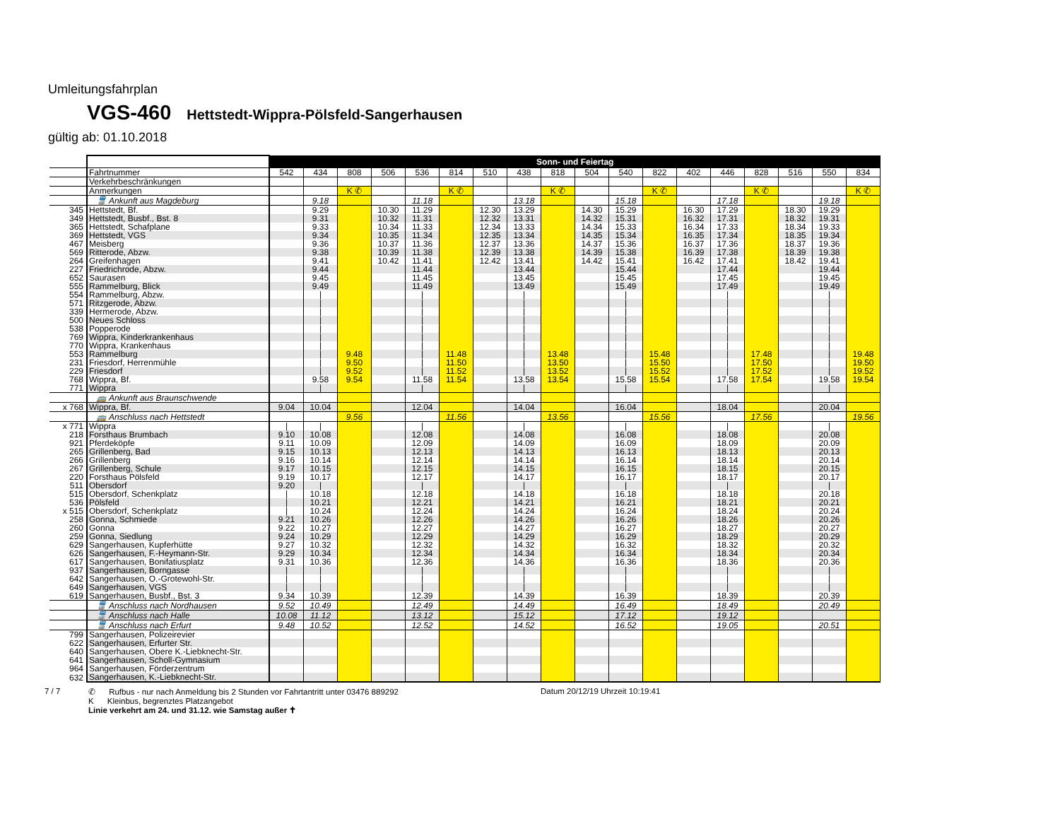Umleitungsfahrplan
VGS-460 Hettstedt-Wippra-Pölsfeld-Sangerhausen
gültig ab: 01.10.2018
| | | Sonn- und Feiertag | | | | | | | | | | | | | | | | | |
| --- | --- | --- | --- | --- | --- | --- | --- | --- | --- | --- | --- | --- | --- | --- | --- | --- | --- | --- | --- |
| | Fahrtnummer | 542 | 434 | 808 | 506 | 536 | 814 | 510 | 438 | 818 | 504 | 540 | 822 | 402 | 446 | 828 | 516 | 550 | 834 |
| | Verkehrbeschränkungen | | | | | | | | | | | | | | | | | | |
| | Anmerkungen | | | K ✆ | | | K ✆ | | | K ✆ | | | K ✆ | | | K ✆ | | | K ✆ |
| | 🚆 Ankunft aus Magdeburg | | 9.18 | | | 11.18 | | | 13.18 | | | 15.18 | | | 17.18 | | | 19.18 | |
| 345 | Hettstedt, Bf. | | 9.29 | | 10.30 | 11.29 | | 12.30 | 13.29 | | 14.30 | 15.29 | | 16.30 | 17.29 | | 18.30 | 19.29 | |
| 349 | Hettstedt, Busbf., Bst. 8 | | 9.31 | | 10.32 | 11.31 | | 12.32 | 13.31 | | 14.32 | 15.31 | | 16.32 | 17.31 | | 18.32 | 19.31 | |
| 365 | Hettstedt, Schafplane | | 9.33 | | 10.34 | 11.33 | | 12.34 | 13.33 | | 14.34 | 15.33 | | 16.34 | 17.33 | | 18.34 | 19.33 | |
| 369 | Hettstedt, VGS | | 9.34 | | 10.35 | 11.34 | | 12.35 | 13.34 | | 14.35 | 15.34 | | 16.35 | 17.34 | | 18.35 | 19.34 | |
| 467 | Meisberg | | 9.36 | | 10.37 | 11.36 | | 12.37 | 13.36 | | 14.37 | 15.36 | | 16.37 | 17.36 | | 18.37 | 19.36 | |
| 569 | Ritterode, Abzw. | | 9.38 | | 10.39 | 11.38 | | 12.39 | 13.38 | | 14.39 | 15.38 | | 16.39 | 17.38 | | 18.39 | 19.38 | |
| 264 | Greifenhagen | | 9.41 | | 10.42 | 11.41 | | 12.42 | 13.41 | | 14.42 | 15.41 | | 16.42 | 17.41 | | 18.42 | 19.41 | |
| 227 | Friedrichrode, Abzw. | | 9.44 | | | 11.44 | | | 13.44 | | | 15.44 | | | 17.44 | | | 19.44 | |
| 652 | Saurasen | | 9.45 | | | 11.45 | | | 13.45 | | | 15.45 | | | 17.45 | | | 19.45 | |
| 555 | Rammelburg, Blick | | 9.49 | | | 11.49 | | | 13.49 | | | 15.49 | | | 17.49 | | | 19.49 | |
| 554 | Rammelburg, Abzw. | | / | | | / | | | / | | | / | | | / | | | / | |
| 571 | Ritzgerode, Abzw. | | / | | | / | | | / | | | / | | | / | | | / | |
| 339 | Hermerode, Abzw. | | / | | | / | | | / | | | / | | | / | | | / | |
| 500 | Neues Schloss | | / | | | / | | | / | | | / | | | / | | | / | |
| 538 | Popperode | | / | | | / | | | / | | | / | | | / | | | / | |
| 769 | Wippra, Kinderkrankenhaus | | / | | | / | | | / | | | / | | | / | | | / | |
| 770 | Wippra, Krankenhaus | | / | | | / | | | / | | | / | | | / | | | / | |
| 553 | Rammelburg | | / | 9.48 | | / | 11.48 | | / | 13.48 | | / | 15.48 | | / | 17.48 | | / | 19.48 |
| 231 | Friesdorf, Herrenmühle | | / | 9.50 | | / | 11.50 | | / | 13.50 | | / | 15.50 | | / | 17.50 | | / | 19.50 |
| 229 | Friesdorf | | / | 9.52 | | / | 11.52 | | / | 13.52 | | / | 15.52 | | / | 17.52 | | / | 19.52 |
| 768 | Wippra, Bf. | | 9.58 | 9.54 | | 11.58 | 11.54 | | 13.58 | 13.54 | | 15.58 | 15.54 | | 17.58 | 17.54 | | 19.58 | 19.54 |
| 771 | Wippra | | / | | | / | | | / | | | / | | | / | | | / | |
| | 🚌 Ankunft aus Braunschwende | | | | | | | | | | | | | | | | | | |
| x 768 | Wippra, Bf. | 9.04 | 10.04 | | | 12.04 | | | 14.04 | | | 16.04 | | | 18.04 | | | 20.04 | |
| | 🚌 Anschluss nach Hettstedt | | | 9.56 | | | 11.56 | | | 13.56 | | | 15.56 | | | 17.56 | | | 19.56 |
| x 771 | Wippra | / | / | | | / | | | / | | | / | | | / | | | / | |
| 218 | Forsthaus Brumbach | 9.10 | 10.08 | | | 12.08 | | | 14.08 | | | 16.08 | | | 18.08 | | | 20.08 | |
| 921 | Pferdeköpfe | 9.11 | 10.09 | | | 12.09 | | | 14.09 | | | 16.09 | | | 18.09 | | | 20.09 | |
| 265 | Grillenberg, Bad | 9.15 | 10.13 | | | 12.13 | | | 14.13 | | | 16.13 | | | 18.13 | | | 20.13 | |
| 266 | Grillenberg | 9.16 | 10.14 | | | 12.14 | | | 14.14 | | | 16.14 | | | 18.14 | | | 20.14 | |
| 267 | Grillenberg, Schule | 9.17 | 10.15 | | | 12.15 | | | 14.15 | | | 16.15 | | | 18.15 | | | 20.15 | |
| 220 | Forsthaus Pölsfeld | 9.19 | 10.17 | | | 12.17 | | | 14.17 | | | 16.17 | | | 18.17 | | | 20.17 | |
| 511 | Obersdorf | 9.20 | / | | | / | | | / | | | / | | | / | | | / | |
| 515 | Obersdorf, Schenkplatz | / | 10.18 | | | 12.18 | | | 14.18 | | | 16.18 | | | 18.18 | | | 20.18 | |
| 536 | Pölsfeld | / | 10.21 | | | 12.21 | | | 14.21 | | | 16.21 | | | 18.21 | | | 20.21 | |
| x 515 | Obersdorf, Schenkplatz | / | 10.24 | | | 12.24 | | | 14.24 | | | 16.24 | | | 18.24 | | | 20.24 | |
| 258 | Gonna, Schmiede | 9.21 | 10.26 | | | 12.26 | | | 14.26 | | | 16.26 | | | 18.26 | | | 20.26 | |
| 260 | Gonna | 9.22 | 10.27 | | | 12.27 | | | 14.27 | | | 16.27 | | | 18.27 | | | 20.27 | |
| 259 | Gonna, Siedlung | 9.24 | 10.29 | | | 12.29 | | | 14.29 | | | 16.29 | | | 18.29 | | | 20.29 | |
| 629 | Sangerhausen, Kupferhütte | 9.27 | 10.32 | | | 12.32 | | | 14.32 | | | 16.32 | | | 18.32 | | | 20.32 | |
| 626 | Sangerhausen, F.-Heymann-Str. | 9.29 | 10.34 | | | 12.34 | | | 14.34 | | | 16.34 | | | 18.34 | | | 20.34 | |
| 617 | Sangerhausen, Bonifatiusplatz | 9.31 | 10.36 | | | 12.36 | | | 14.36 | | | 16.36 | | | 18.36 | | | 20.36 | |
| 937 | Sangerhausen, Borngasse | / | / | | | / | | | / | | | / | | | / | | | / | |
| 642 | Sangerhausen, O.-Grotewohl-Str. | / | / | | | / | | | / | | | / | | | / | | | / | |
| 649 | Sangerhausen, VGS | / | / | | | / | | | / | | | / | | | / | | | / | |
| 619 | Sangerhausen, Busbf., Bst. 3 | 9.34 | 10.39 | | | 12.39 | | | 14.39 | | | 16.39 | | | 18.39 | | | 20.39 | |
| | 🚆 Anschluss nach Nordhausen | 9.52 | 10.49 | | | 12.49 | | | 14.49 | | | 16.49 | | | 18.49 | | | 20.49 | |
| | 🚆 Anschluss nach Halle | 10.08 | 11.12 | | | 13.12 | | | 15.12 | | | 17.12 | | | 19.12 | | | | |
| | 🚆 Anschluss nach Erfurt | 9.48 | 10.52 | | | 12.52 | | | 14.52 | | | 16.52 | | | 19.05 | | | 20.51 | |
| 799 | Sangerhausen, Polizeirevier | | | | | | | | | | | | | | | | | | |
| 622 | Sangerhausen, Erfurter Str. | | | | | | | | | | | | | | | | | | |
| 640 | Sangerhausen, Obere K.-Liebknecht-Str. | | | | | | | | | | | | | | | | | | |
| 641 | Sangerhausen, Scholl-Gymnasium | | | | | | | | | | | | | | | | | | |
| 964 | Sangerhausen, Förderzentrum | | | | | | | | | | | | | | | | | | |
| 632 | Sangerhausen, K.-Liebknecht-Str. | | | | | | | | | | | | | | | | | | |
7 / 7 ✆ Rufbus - nur nach Anmeldung bis 2 Stunden vor Fahrtantritt unter 03476 889292
K Kleinbus, begrenztes Platzangebot
Linie verkehrt am 24. und 31.12. wie Samstag außer ✝
Datum 20/12/19 Uhrzeit 10:19:41